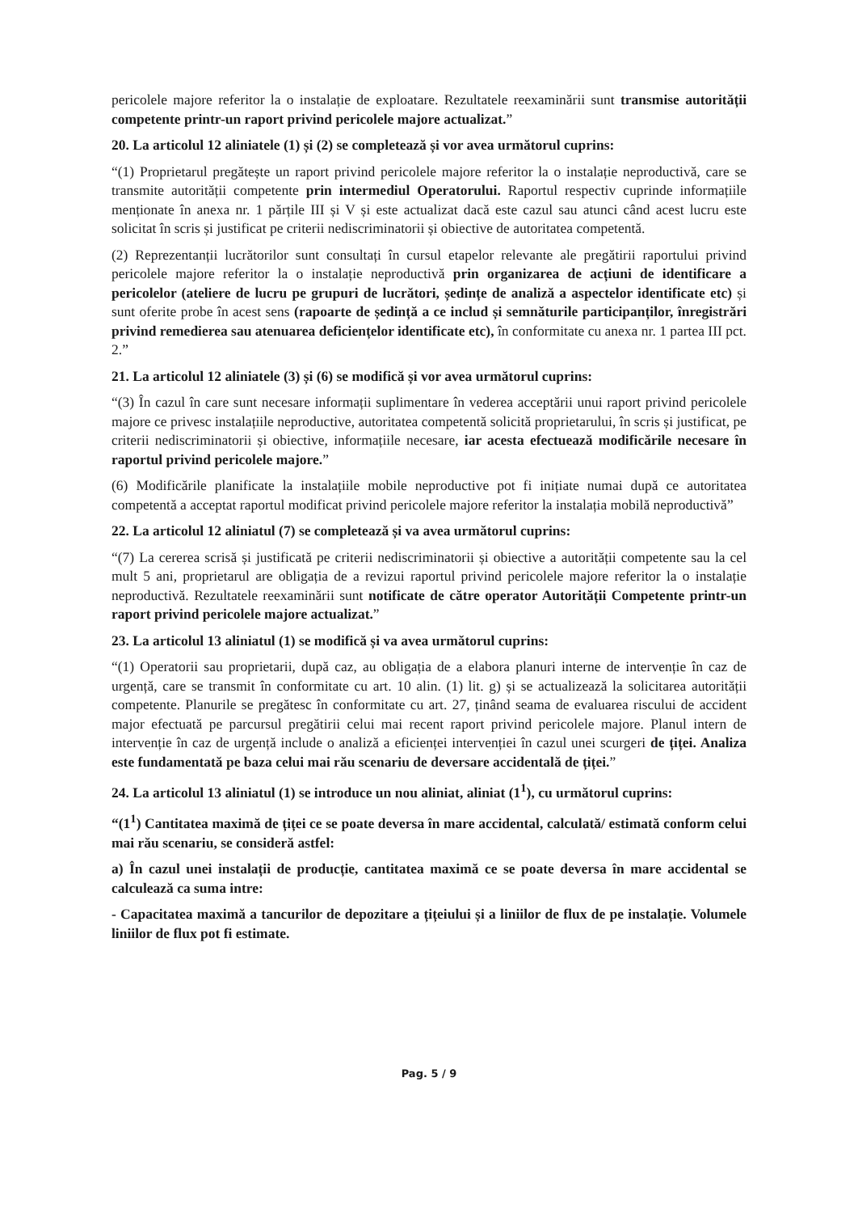pericolele majore referitor la o instalație de exploatare. Rezultatele reexaminării sunt transmise autorității competente printr-un raport privind pericolele majore actualizat.”
20. La articolul 12 aliniatele (1) și (2) se completează și vor avea următorul cuprins:
“(1) Proprietarul pregătește un raport privind pericolele majore referitor la o instalație neproductivă, care se transmite autorității competente prin intermediul Operatorului. Raportul respectiv cuprinde informațiile menționate în anexa nr. 1 părțile III și V și este actualizat dacă este cazul sau atunci când acest lucru este solicitat în scris și justificat pe criterii nediscriminatorii și obiective de autoritatea competentă.
(2) Reprezentanții lucrătorilor sunt consultați în cursul etapelor relevante ale pregătirii raportului privind pericolele majore referitor la o instalație neproductivă prin organizarea de acțiuni de identificare a pericolelor (ateliere de lucru pe grupuri de lucrători, ședințe de analiză a aspectelor identificate etc) și sunt oferite probe în acest sens (rapoarte de ședință a ce includ și semnăturile participanților, înregistrări privind remedierea sau atenuarea deficiențelor identificate etc), în conformitate cu anexa nr. 1 partea III pct. 2.”
21. La articolul 12 aliniatele (3) și (6) se modifică și vor avea următorul cuprins:
“(3) În cazul în care sunt necesare informații suplimentare în vederea acceptării unui raport privind pericolele majore ce privesc instalațiile neproductive, autoritatea competentă solicită proprietarului, în scris și justificat, pe criterii nediscriminatorii și obiective, informațiile necesare, iar acesta efectuează modificările necesare în raportul privind pericolele majore.”
(6) Modificările planificate la instalațiile mobile neproductive pot fi inițiate numai după ce autoritatea competentă a acceptat raportul modificat privind pericolele majore referitor la instalația mobilă neproductivă”
22. La articolul 12 aliniatul (7) se completează și va avea următorul cuprins:
“(7) La cererea scrisă și justificată pe criterii nediscriminatorii și obiective a autorității competente sau la cel mult 5 ani, proprietarul are obligația de a revizui raportul privind pericolele majore referitor la o instalație neproductivă. Rezultatele reexaminării sunt notificate de către operator Autorității Competente printr-un raport privind pericolele majore actualizat.”
23. La articolul 13 aliniatul (1) se modifică și va avea următorul cuprins:
“(1) Operatorii sau proprietarii, după caz, au obligația de a elabora planuri interne de intervenție în caz de urgență, care se transmit în conformitate cu art. 10 alin. (1) lit. g) și se actualizează la solicitarea autorității competente. Planurile se pregătesc în conformitate cu art. 27, ținând seama de evaluarea riscului de accident major efectuată pe parcursul pregătirii celui mai recent raport privind pericolele majore. Planul intern de intervenție în caz de urgență include o analiză a eficienței intervenției în cazul unei scurgeri de țiței. Analiza este fundamentată pe baza celui mai rău scenariu de deversare accidentală de țiței.”
24. La articolul 13 aliniatul (1) se introduce un nou aliniat, aliniat (1<sup>1</sup>), cu următorul cuprins:
“(1<sup>1</sup>) Cantitatea maximă de țiței ce se poate deversa în mare accidental, calculată/ estimată conform celui mai rău scenariu, se consideră astfel:
a) În cazul unei instalații de producție, cantitatea maximă ce se poate deversa în mare accidental se calculează ca suma intre:
- Capacitatea maximă a tancurilor de depozitare a țițeiului și a liniilor de flux de pe instalație. Volumele liniilor de flux pot fi estimate.
Pag. 5 / 9